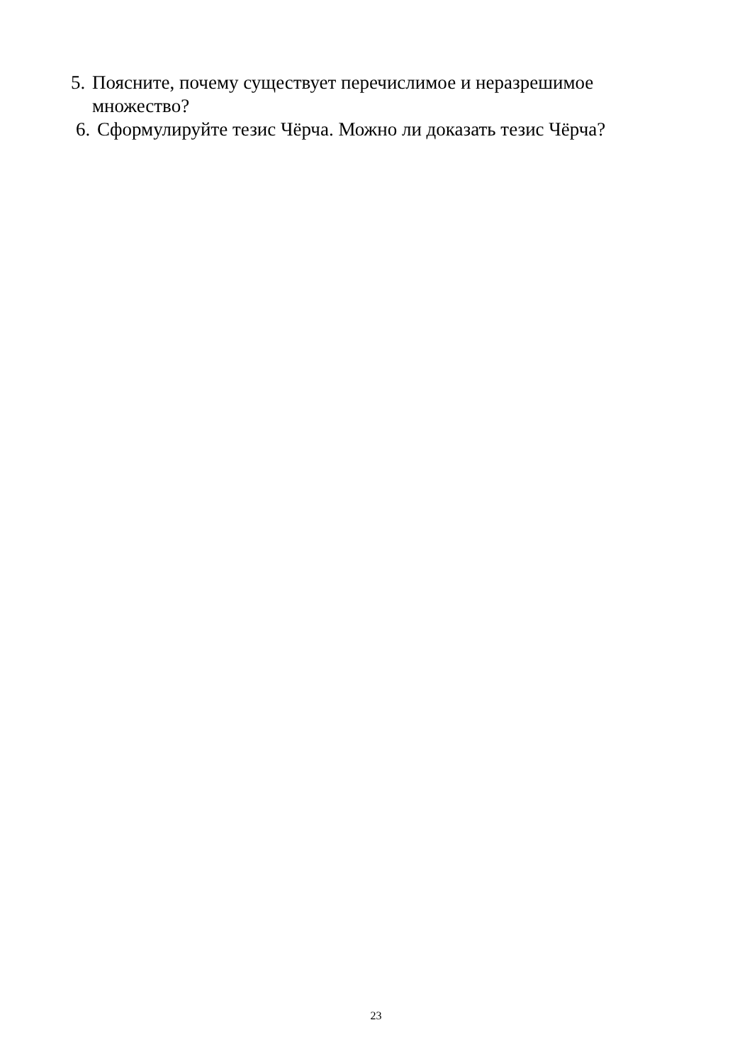5. Поясните, почему существует перечислимое и неразрешимое множество?
6. Сформулируйте тезис Чёрча. Можно ли доказать тезис Чёрча?
23